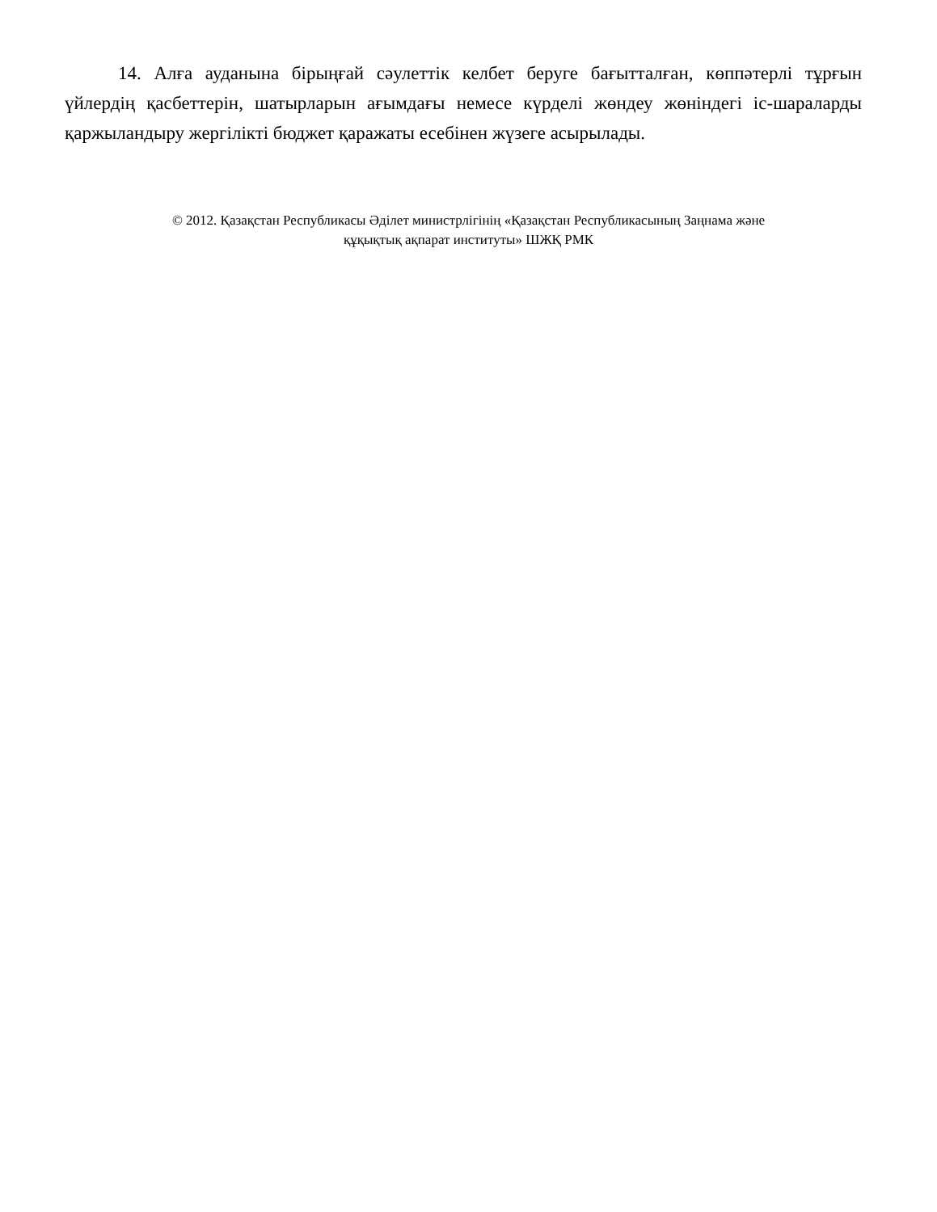14. Алға ауданына бірыңғай сәулеттік келбет беруге бағытталған, көппәтерлі тұрғын үйлердің қасбеттерін, шатырларын ағымдағы немесе күрделі жөндеу жөніндегі іс-шараларды қаржыландыру жергілікті бюджет қаражаты есебінен жүзеге асырылады.
© 2012. Қазақстан Республикасы Әділет министрлігінің «Қазақстан Республикасының Заңнама және
құқықтық ақпарат институты» ШЖҚ РМК